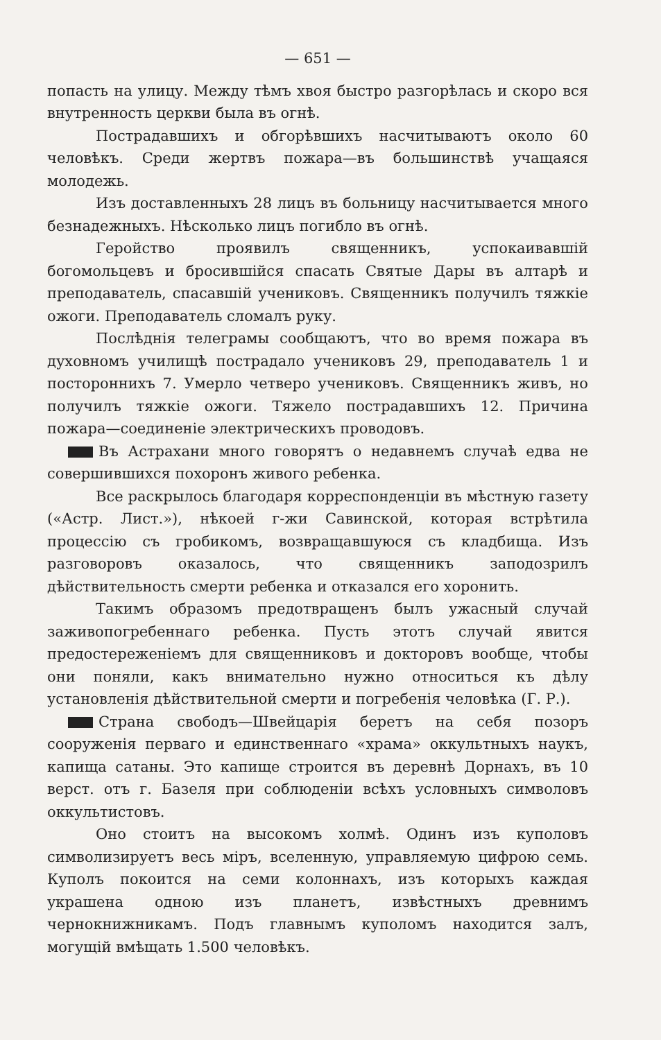— 651 —
попасть на улицу. Между тѣмъ хвоя быстро разгорѣлась и скоро вся внутренность церкви была въ огнѣ.
Пострадавшихъ и обгорѣвшихъ насчитываютъ около 60 человѣкъ. Среди жертвъ пожара—въ большинствѣ учащаяся молодежь.
Изъ доставленныхъ 28 лицъ въ больницу насчитывается много безнадежныхъ. Нѣсколько лицъ погибло въ огнѣ.
Геройство проявилъ священникъ, успокаивавшій богомольцевъ и бросившійся спасать Святые Дары въ алтарѣ и преподаватель, спасавшій учениковъ. Священникъ получилъ тяжкіе ожоги. Преподаватель сломалъ руку.
Послѣднія телеграмы сообщаютъ, что во время пожара въ духовномъ училищѣ пострадало учениковъ 29, преподаватель 1 и постороннихъ 7. Умерло четверо учениковъ. Священникъ живъ, но получилъ тяжкіе ожоги. Тяжело пострадавшихъ 12. Причина пожара—соединеніе электрическихъ проводовъ.
Въ Астрахани много говорятъ о недавнемъ случаѣ едва не совершившихся похоронъ живого ребенка.
Все раскрылось благодаря корреспонденціи въ мѣстную газету («Астр. Лист.»), нѣкоей г-жи Савинской, которая встрѣтила процессію съ гробикомъ, возвращавшуюся съ кладбища. Изъ разговоровъ оказалось, что священникъ заподозрилъ дѣйствительность смерти ребенка и отказался его хоронить.
Такимъ образомъ предотвращенъ былъ ужасный случай заживопогребеннаго ребенка. Пусть этотъ случай явится предостереженіемъ для священниковъ и докторовъ вообще, чтобы они поняли, какъ внимательно нужно относиться къ дѣлу установленія дѣйствительной смерти и погребенія человѣка (Г. Р.).
Страна свободъ—Швейцарія беретъ на себя позоръ сооруженія перваго и единственнаго «храма» оккультныхъ наукъ, капища сатаны. Это капище строится въ деревнѣ Дорнахъ, въ 10 верст. отъ г. Базеля при соблюденіи всѣхъ условныхъ символовъ оккультистовъ.
Оно стоитъ на высокомъ холмѣ. Одинъ изъ куполовъ символизируетъ весь міръ, вселенную, управляемую цифрою семь. Куполъ покоится на семи колоннахъ, изъ которыхъ каждая украшена одною изъ планетъ, извѣстныхъ древнимъ чернокнижникамъ. Подъ главнымъ куполомъ находится залъ, могущій вмѣщать 1.500 человѣкъ.